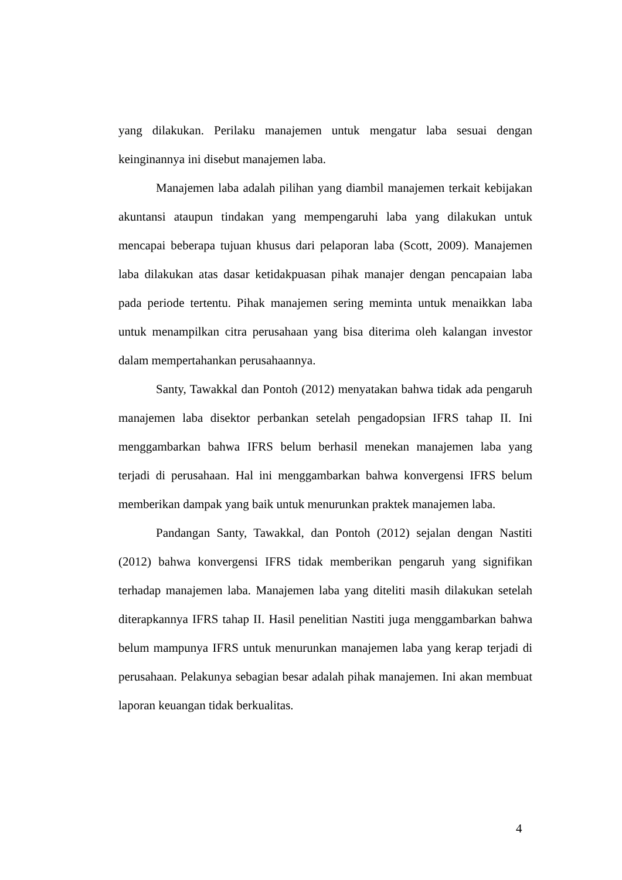yang dilakukan. Perilaku manajemen untuk mengatur laba sesuai dengan keinginannya ini disebut manajemen laba.
Manajemen laba adalah pilihan yang diambil manajemen terkait kebijakan akuntansi ataupun tindakan yang mempengaruhi laba yang dilakukan untuk mencapai beberapa tujuan khusus dari pelaporan laba (Scott, 2009). Manajemen laba dilakukan atas dasar ketidakpuasan pihak manajer dengan pencapaian laba pada periode tertentu. Pihak manajemen sering meminta untuk menaikkan laba untuk menampilkan citra perusahaan yang bisa diterima oleh kalangan investor dalam mempertahankan perusahaannya.
Santy, Tawakkal dan Pontoh (2012) menyatakan bahwa tidak ada pengaruh manajemen laba disektor perbankan setelah pengadopsian IFRS tahap II. Ini menggambarkan bahwa IFRS belum berhasil menekan manajemen laba yang terjadi di perusahaan. Hal ini menggambarkan bahwa konvergensi IFRS belum memberikan dampak yang baik untuk menurunkan praktek manajemen laba.
Pandangan Santy, Tawakkal, dan Pontoh (2012) sejalan dengan Nastiti (2012) bahwa konvergensi IFRS tidak memberikan pengaruh yang signifikan terhadap manajemen laba. Manajemen laba yang diteliti masih dilakukan setelah diterapkannya IFRS tahap II. Hasil penelitian Nastiti juga menggambarkan bahwa belum mampunya IFRS untuk menurunkan manajemen laba yang kerap terjadi di perusahaan. Pelakunya sebagian besar adalah pihak manajemen. Ini akan membuat laporan keuangan tidak berkualitas.
4